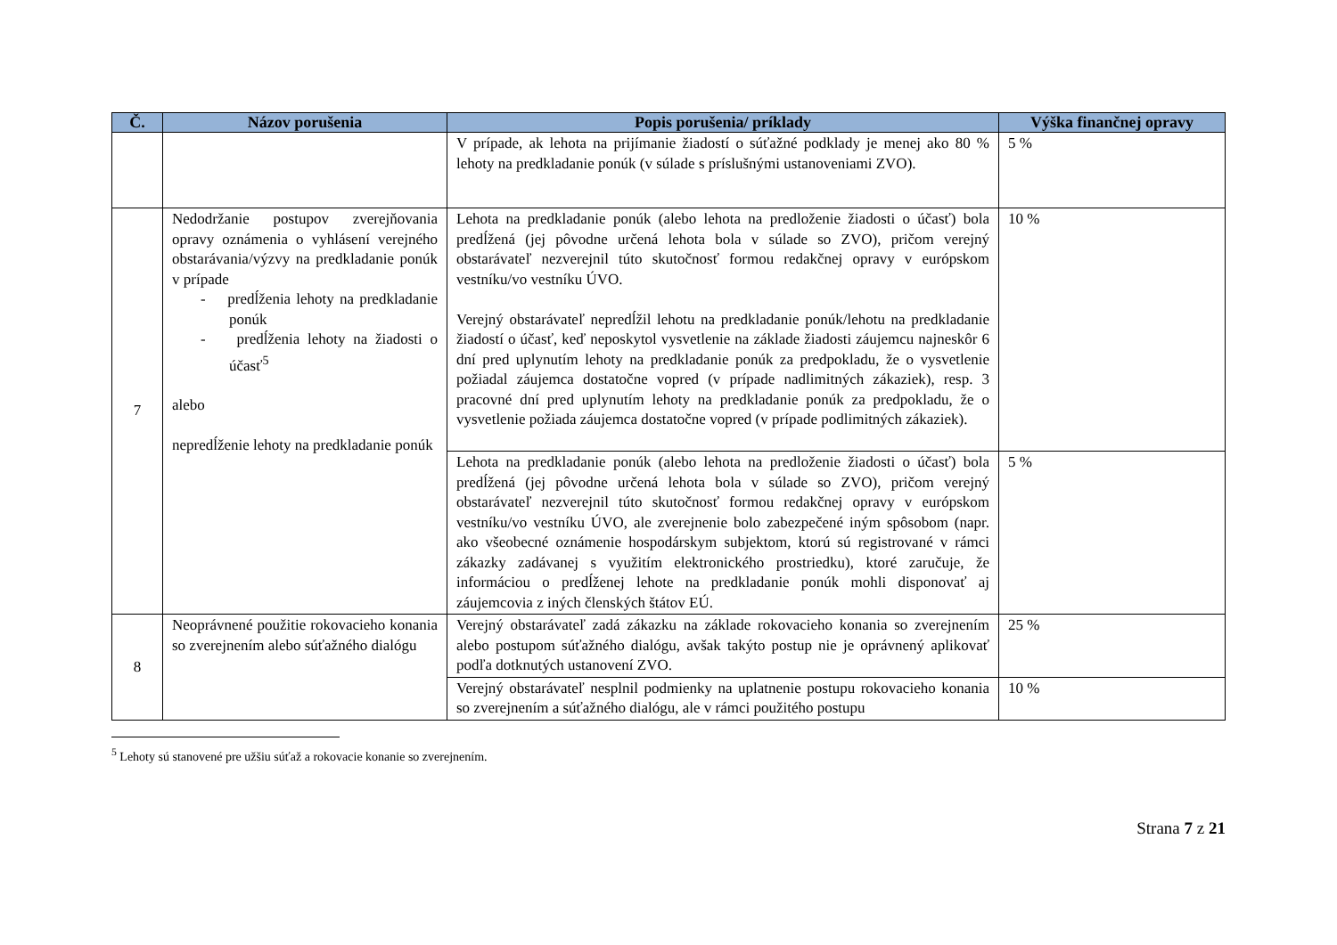| Č. | Názov porušenia | Popis porušenia/ príklady | Výška finančnej opravy |
| --- | --- | --- | --- |
| | | V prípade, ak lehota na prijímanie žiadostí o súťažné podklady je menej ako 80 % lehoty na predkladanie ponúk (v súlade s príslušnými ustanoveniami ZVO). | 5 % |
| 7 | Nedodržanie postupov zverejňovania opravy oznámenia o vyhlásení verejného obstarávania/výzvy na predkladanie ponúk v prípade - predĺženia lehoty na predkladanie ponúk - predĺženia lehoty na žiadosti o účasť<sup>5</sup> alebo nepredĺženie lehoty na predkladanie ponúk | Lehota na predkladanie ponúk (alebo lehota na predloženie žiadosti o účasť) bola predĺžená (jej pôvodne určená lehota bola v súlade so ZVO), pričom verejný obstarávateľ nezverejnil túto skutočnosť formou redakčnej opravy v európskom vestníku/vo vestníku ÚVO. Verejný obstarávateľ nepredĺžil lehotu na predkladanie ponúk/lehotu na predkladanie žiadostí o účasť, keď neposkytol vysvetlenie na základe žiadosti záujemcu najneskôr 6 dní pred uplynutím lehoty na predkladanie ponúk za predpokladu, že o vysvetlenie požiadal záujemca dostatočne vopred (v prípade nadlimitných zákaziek), resp. 3 pracovné dní pred uplynutím lehoty na predkladanie ponúk za predpokladu, že o vysvetlenie požiada záujemca dostatočne vopred (v prípade podlimitných zákaziek). | 10 % |
| | | Lehota na predkladanie ponúk (alebo lehota na predloženie žiadosti o účasť) bola predĺžená (jej pôvodne určená lehota bola v súlade so ZVO), pričom verejný obstarávateľ nezverejnil túto skutočnosť formou redakčnej opravy v európskom vestníku/vo vestníku ÚVO, ale zverejnenie bolo zabezpečené iným spôsobom (napr. ako všeobecné oznámenie hospodárskym subjektom, ktorú sú registrované v rámci zákazky zadávanej s využitím elektronického prostriedku), ktoré zaručuje, že informáciou o predĺženej lehote na predkladanie ponúk mohli disponovať aj záujemcovia z iných členských štátov EÚ. | 5 % |
| 8 | Neoprávnené použitie rokovacieho konania so zverejnením alebo súťažného dialógu | Verejný obstarávateľ zadá zákazku na základe rokovacieho konania so zverejnením alebo postupom súťažného dialógu, avšak takýto postup nie je oprávnený aplikovať podľa dotknutých ustanovení ZVO. | 25 % |
| | | Verejný obstarávateľ nesplnil podmienky na uplatnenie postupu rokovacieho konania so zverejnením a súťažného dialógu, ale v rámci použitého postupu | 10 % |
<sup>5</sup> Lehoty sú stanovené pre užšiu súťaž a rokovacie konanie so zverejnením.
Strana 7 z 21